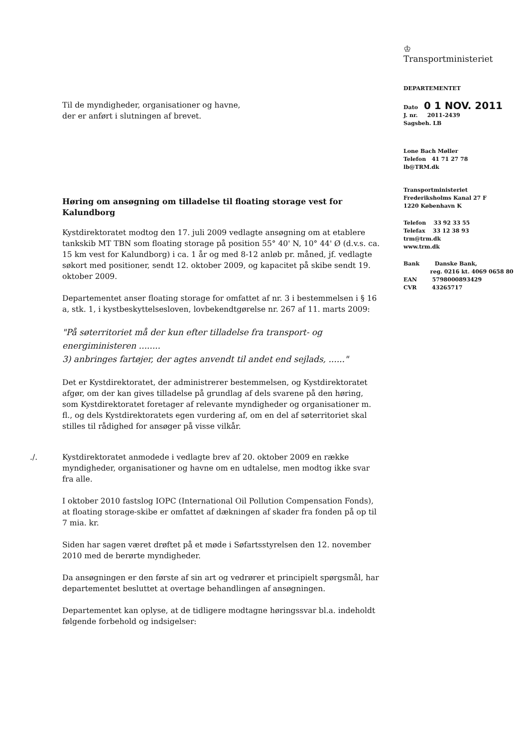♔
Transportministeriet
DEPARTEMENTET
Dato 0 1 NOV. 2011
J. nr. 2011-2439
Sagsbeh. LB
Lone Bach Møller
Telefon 41 71 27 78
lb@TRM.dk
Transportministeriet
Frederiksholms Kanal 27 F
1220 København K
Telefon 33 92 33 55
Telefax 33 12 38 93
trm@trm.dk
www.trm.dk
Bank Danske Bank,
reg. 0216 kt. 4069 0658 80
EAN 5798000893429
CVR 43265717
Til de myndigheder, organisationer og havne,
der er anført i slutningen af brevet.
Høring om ansøgning om tilladelse til floating storage vest for Kalundborg
Kystdirektoratet modtog den 17. juli 2009 vedlagte ansøgning om at etablere tankskib MT TBN som floating storage på position 55° 40' N, 10° 44' Ø (d.v.s. ca. 15 km vest for Kalundborg) i ca. 1 år og med 8-12 anløb pr. måned, jf. vedlagte søkort med positioner, sendt 12. oktober 2009, og kapacitet på skibe sendt 19. oktober 2009.
Departementet anser floating storage for omfattet af nr. 3 i bestemmelsen i § 16 a, stk. 1, i kystbeskyttelsesloven, lovbekendtgørelse nr. 267 af 11. marts 2009:
"På søterritoriet må der kun efter tilladelse fra transport- og energiministeren ........
3) anbringes fartøjer, der agtes anvendt til andet end sejlads, ......"
Det er Kystdirektoratet, der administrerer bestemmelsen, og Kystdirektoratet afgør, om der kan gives tilladelse på grundlag af dels svarene på den høring, som Kystdirektoratet foretager af relevante myndigheder og organisationer m. fl., og dels Kystdirektoratets egen vurdering af, om en del af søterritoriet skal stilles til rådighed for ansøger på visse vilkår.
./. Kystdirektoratet anmodede i vedlagte brev af 20. oktober 2009 en række myndigheder, organisationer og havne om en udtalelse, men modtog ikke svar fra alle.
I oktober 2010 fastslog IOPC (International Oil Pollution Compensation Fonds), at floating storage-skibe er omfattet af dækningen af skader fra fonden på op til 7 mia. kr.
Siden har sagen været drøftet på et møde i Søfartsstyrelsen den 12. november 2010 med de berørte myndigheder.
Da ansøgningen er den første af sin art og vedrører et principielt spørgsmål, har departementet besluttet at overtage behandlingen af ansøgningen.
Departementet kan oplyse, at de tidligere modtagne høringssvar bl.a. indeholdt følgende forbehold og indsigelser: